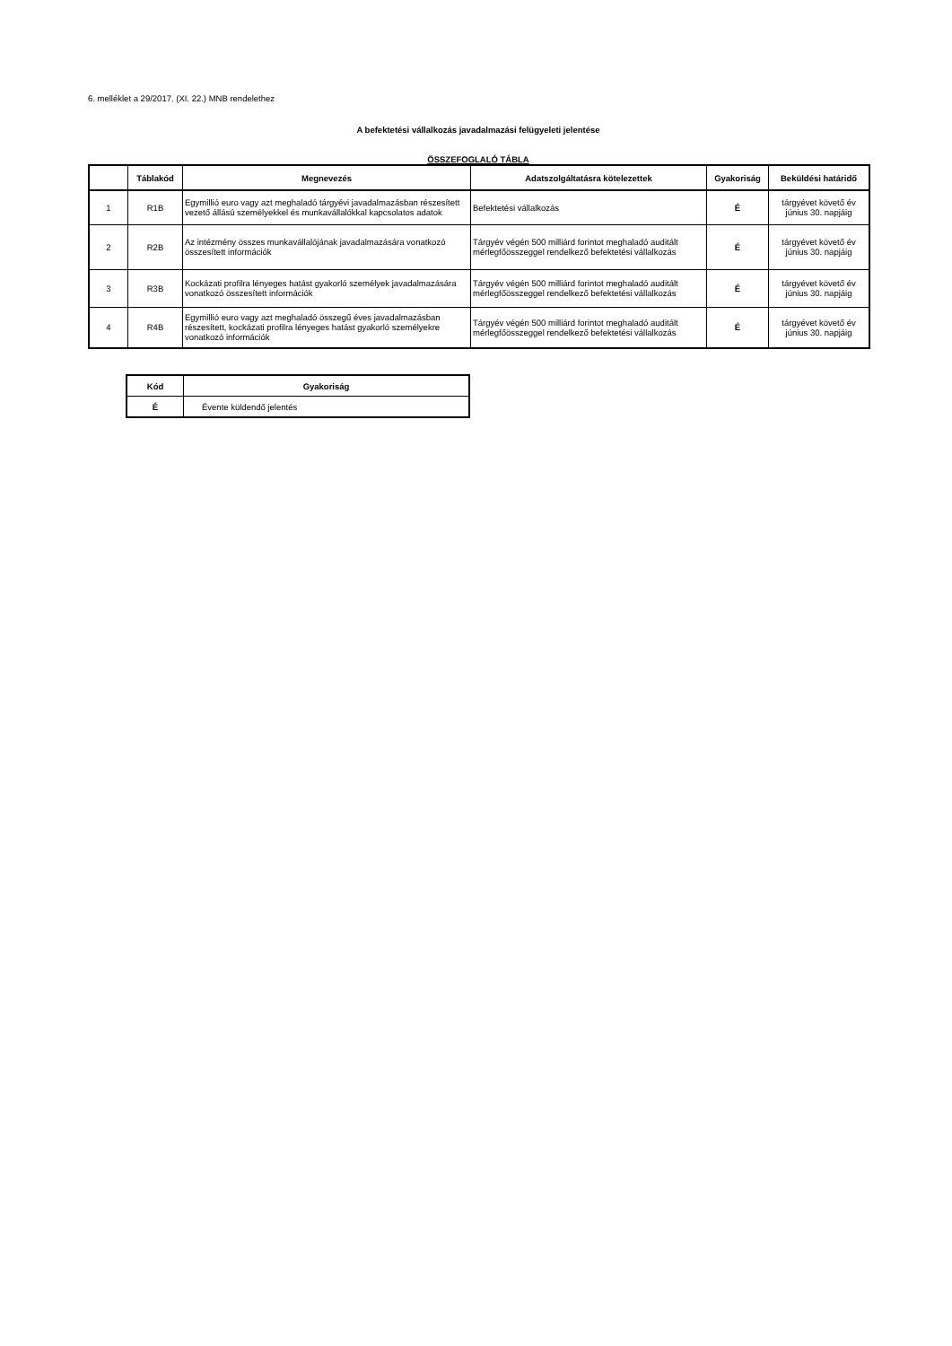6. melléklet a 29/2017. (XI. 22.) MNB rendelethez
A befektetési vállalkozás javadalmazási felügyeleti jelentése
ÖSSZEFOGLALÓ TÁBLA
| | Táblakód | Megnevezés | Adatszolgáltatásra kötelezettek | Gyakoriság | Beküldési határidő |
| --- | --- | --- | --- | --- | --- |
| 1 | R1B | Egymillió euro vagy azt meghaladó tárgyévi javadalmazásban részesített vezető állású személyekkel és munkavállalókkal kapcsolatos adatok | Befektetési vállalkozás | É | tárgyévet követő év június 30. napjáig |
| 2 | R2B | Az intézmény összes munkavállalójának javadalmazására vonatkozó összesített információk | Tárgyév végén 500 milliárd forintot meghaladó auditált mérlegfőösszeggel rendelkező befektetési vállalkozás | É | tárgyévet követő év június 30. napjáig |
| 3 | R3B | Kockázati profilra lényeges hatást gyakorló személyek javadalmazására vonatkozó összesített információk | Tárgyév végén 500 milliárd forintot meghaladó auditált mérlegfőösszeggel rendelkező befektetési vállalkozás | É | tárgyévet követő év június 30. napjáig |
| 4 | R4B | Egymillió euro vagy azt meghaladó összegű éves javadalmazásban részesített, kockázati profilra lényeges hatást gyakorló személyekre vonatkozó információk | Tárgyév végén 500 milliárd forintot meghaladó auditált mérlegfőösszeggel rendelkező befektetési vállalkozás | É | tárgyévet követő év június 30. napjáig |
| Kód | Gyakoriság |
| --- | --- |
| É | Évente küldendő jelentés |